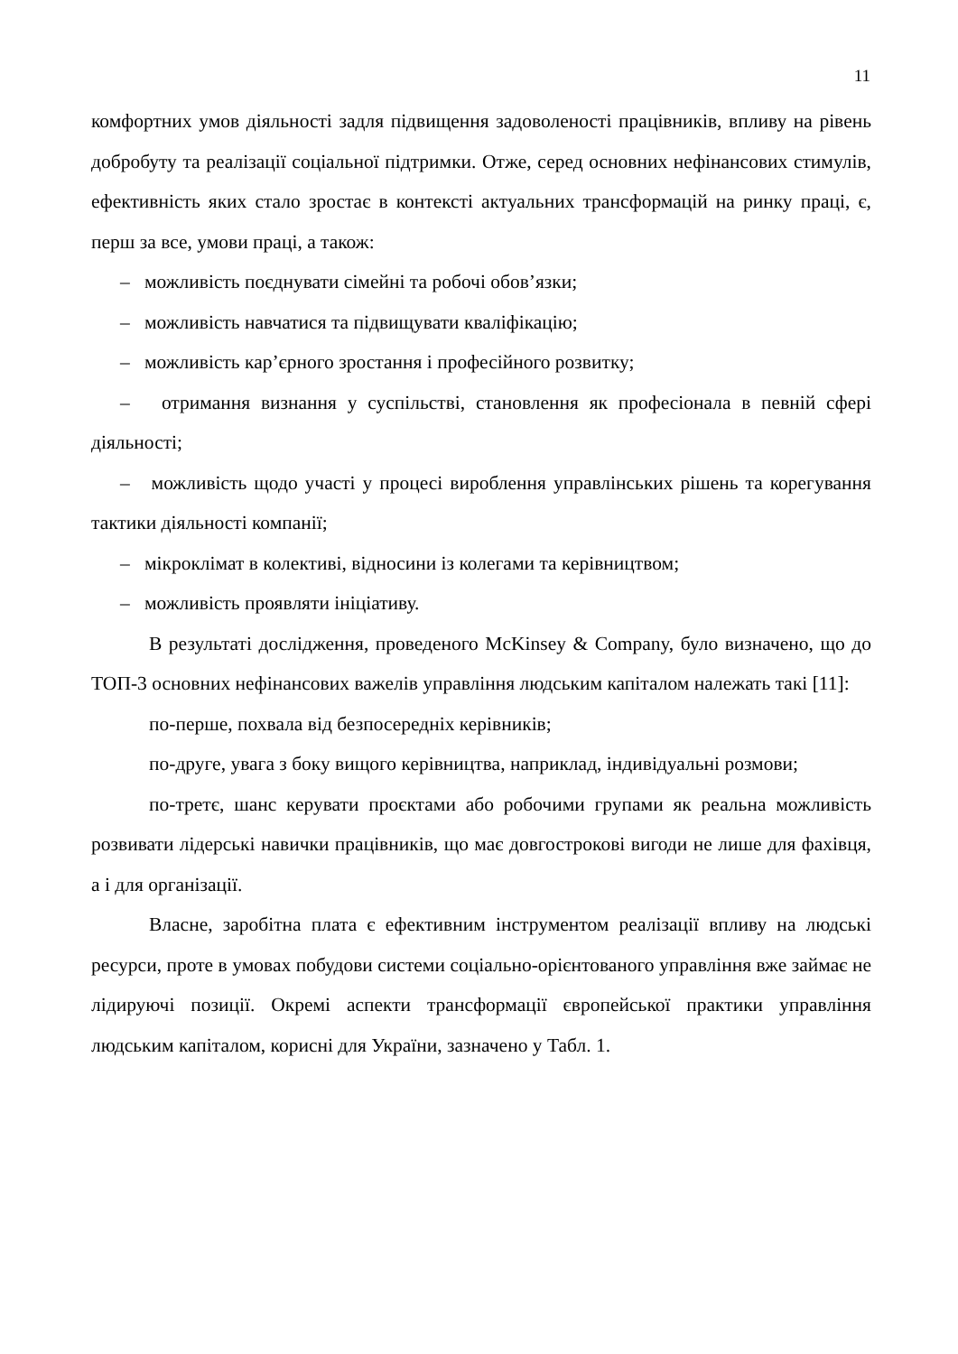11
комфортних умов діяльності задля підвищення задоволеності працівників, впливу на рівень добробуту та реалізації соціальної підтримки. Отже, серед основних нефінансових стимулів, ефективність яких стало зростає в контексті актуальних трансформацій на ринку праці, є, перш за все, умови праці, а також:
– можливість поєднувати сімейні та робочі обов’язки;
– можливість навчатися та підвищувати кваліфікацію;
– можливість кар’єрного зростання і професійного розвитку;
– отримання визнання у суспільстві, становлення як професіонала в певній сфері діяльності;
– можливість щодо участі у процесі вироблення управлінських рішень та корегування тактики діяльності компанії;
– мікроклімат в колективі, відносини із колегами та керівництвом;
– можливість проявляти ініціативу.
В результаті дослідження, проведеного McKinsey & Company, було визначено, що до ТОП-3 основних нефінансових важелів управління людським капіталом належать такі [11]:
по-перше, похвала від безпосередніх керівників;
по-друге, увага з боку вищого керівництва, наприклад, індивідуальні розмови;
по-третє, шанс керувати проєктами або робочими групами як реальна можливість розвивати лідерські навички працівників, що має довгострокові вигоди не лише для фахівця, а і для організації.
Власне, заробітна плата є ефективним інструментом реалізації впливу на людські ресурси, проте в умовах побудови системи соціально-орієнтованого управління вже займає не лідируючі позиції. Окремі аспекти трансформації європейської практики управління людським капіталом, корисні для України, зазначено у Табл. 1.